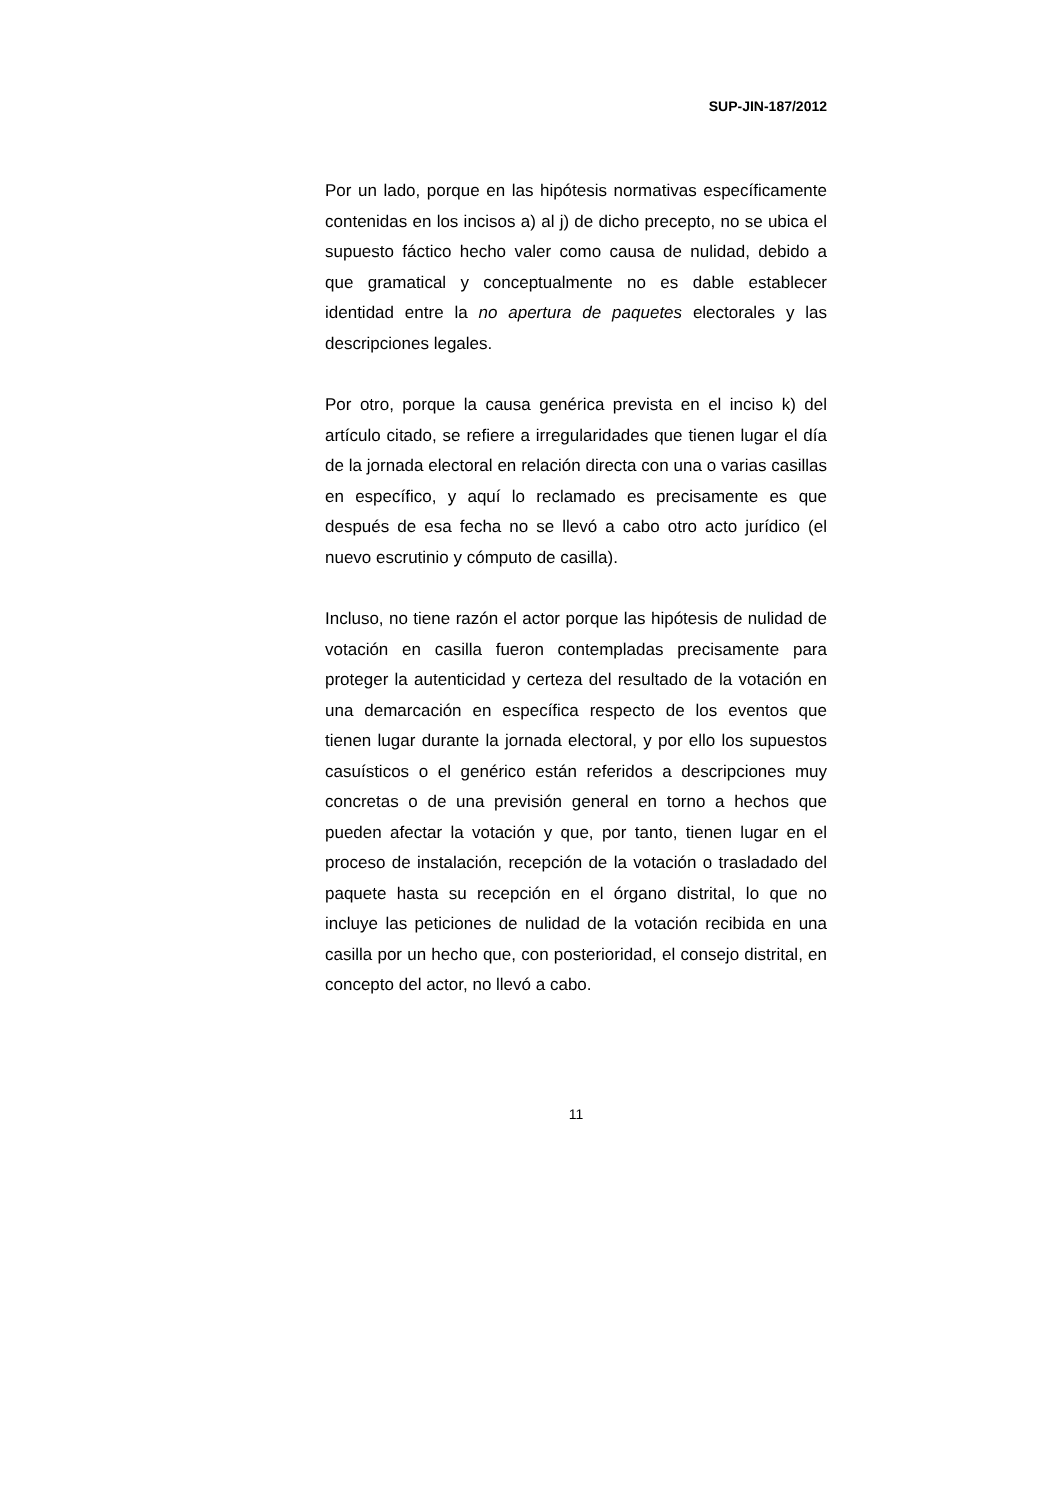SUP-JIN-187/2012
Por un lado, porque en las hipótesis normativas específicamente contenidas en los incisos a) al j) de dicho precepto, no se ubica el supuesto fáctico hecho valer como causa de nulidad, debido a que gramatical y conceptualmente no es dable establecer identidad entre la no apertura de paquetes electorales y las descripciones legales.
Por otro, porque la causa genérica prevista en el inciso k) del artículo citado, se refiere a irregularidades que tienen lugar el día de la jornada electoral en relación directa con una o varias casillas en específico, y aquí lo reclamado es precisamente es que después de esa fecha no se llevó a cabo otro acto jurídico (el nuevo escrutinio y cómputo de casilla).
Incluso, no tiene razón el actor porque las hipótesis de nulidad de votación en casilla fueron contempladas precisamente para proteger la autenticidad y certeza del resultado de la votación en una demarcación en específica respecto de los eventos que tienen lugar durante la jornada electoral, y por ello los supuestos casuísticos o el genérico están referidos a descripciones muy concretas o de una previsión general en torno a hechos que pueden afectar la votación y que, por tanto, tienen lugar en el proceso de instalación, recepción de la votación o trasladado del paquete hasta su recepción en el órgano distrital, lo que no incluye las peticiones de nulidad de la votación recibida en una casilla por un hecho que, con posterioridad, el consejo distrital, en concepto del actor, no llevó a cabo.
11